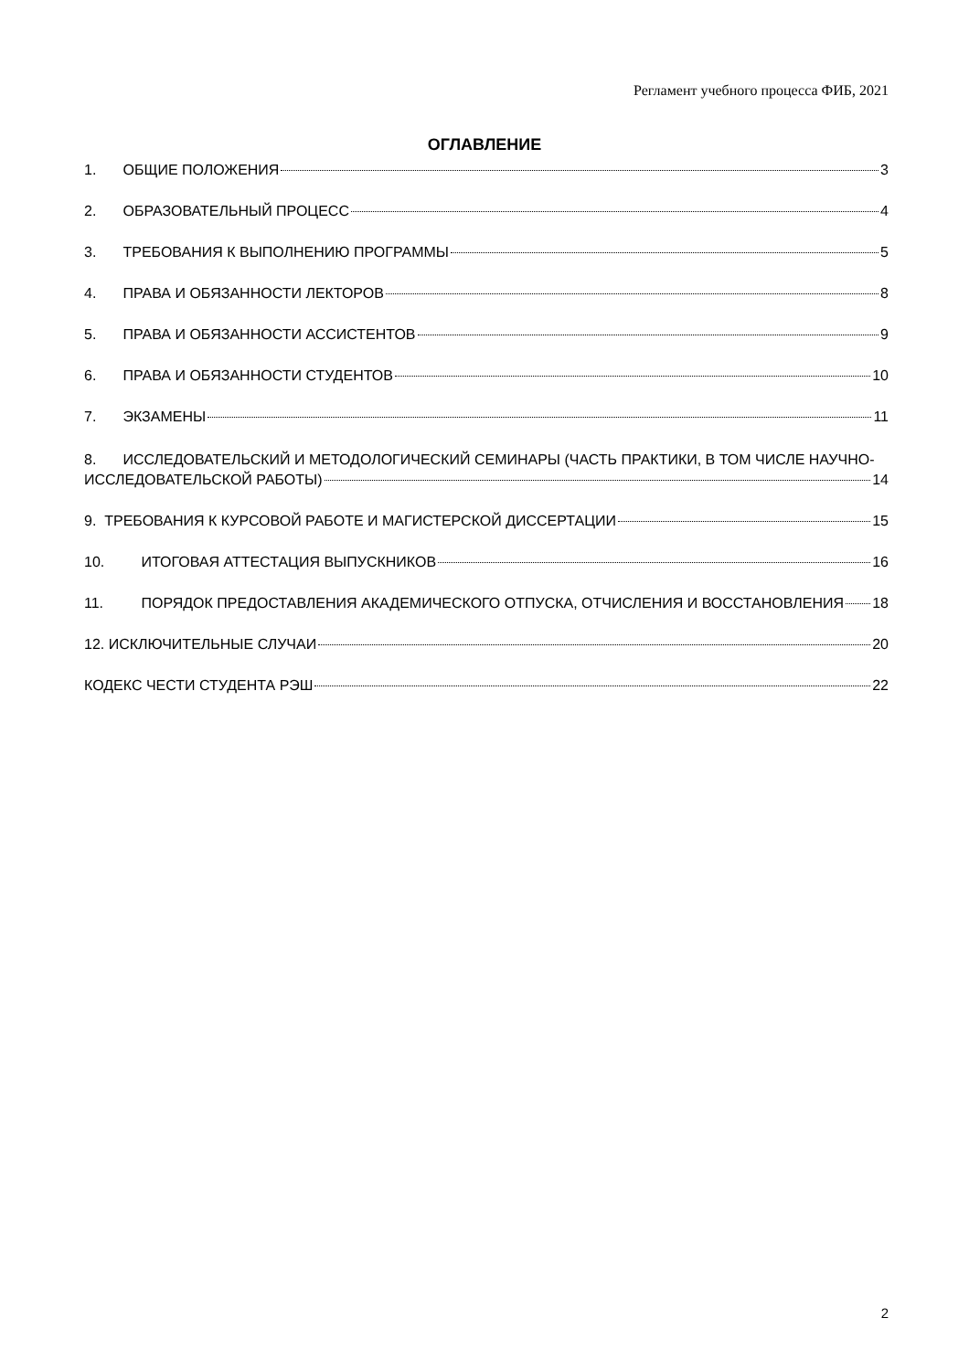Регламент учебного процесса ФИБ, 2021
ОГЛАВЛЕНИЕ
1. ОБЩИЕ ПОЛОЖЕНИЯ 3
2. ОБРАЗОВАТЕЛЬНЫЙ ПРОЦЕСС 4
3. ТРЕБОВАНИЯ К ВЫПОЛНЕНИЮ ПРОГРАММЫ 5
4. ПРАВА И ОБЯЗАННОСТИ ЛЕКТОРОВ 8
5. ПРАВА И ОБЯЗАННОСТИ АССИСТЕНТОВ 9
6. ПРАВА И ОБЯЗАННОСТИ СТУДЕНТОВ 10
7. ЭКЗАМЕНЫ 11
8. ИССЛЕДОВАТЕЛЬСКИЙ И МЕТОДОЛОГИЧЕСКИЙ СЕМИНАРЫ (ЧАСТЬ ПРАКТИКИ, В ТОМ ЧИСЛЕ НАУЧНО-
ИССЛЕДОВАТЕЛЬСКОЙ РАБОТЫ) 14
9. ТРЕБОВАНИЯ К КУРСОВОЙ РАБОТЕ И МАГИСТЕРСКОЙ ДИССЕРТАЦИИ 15
10. ИТОГОВАЯ АТТЕСТАЦИЯ ВЫПУСКНИКОВ 16
11. ПОРЯДОК ПРЕДОСТАВЛЕНИЯ АКАДЕМИЧЕСКОГО ОТПУСКА, ОТЧИСЛЕНИЯ И ВОССТАНОВЛЕНИЯ 18
12. ИСКЛЮЧИТЕЛЬНЫЕ СЛУЧАИ 20
КОДЕКС ЧЕСТИ СТУДЕНТА РЭШ 22
2